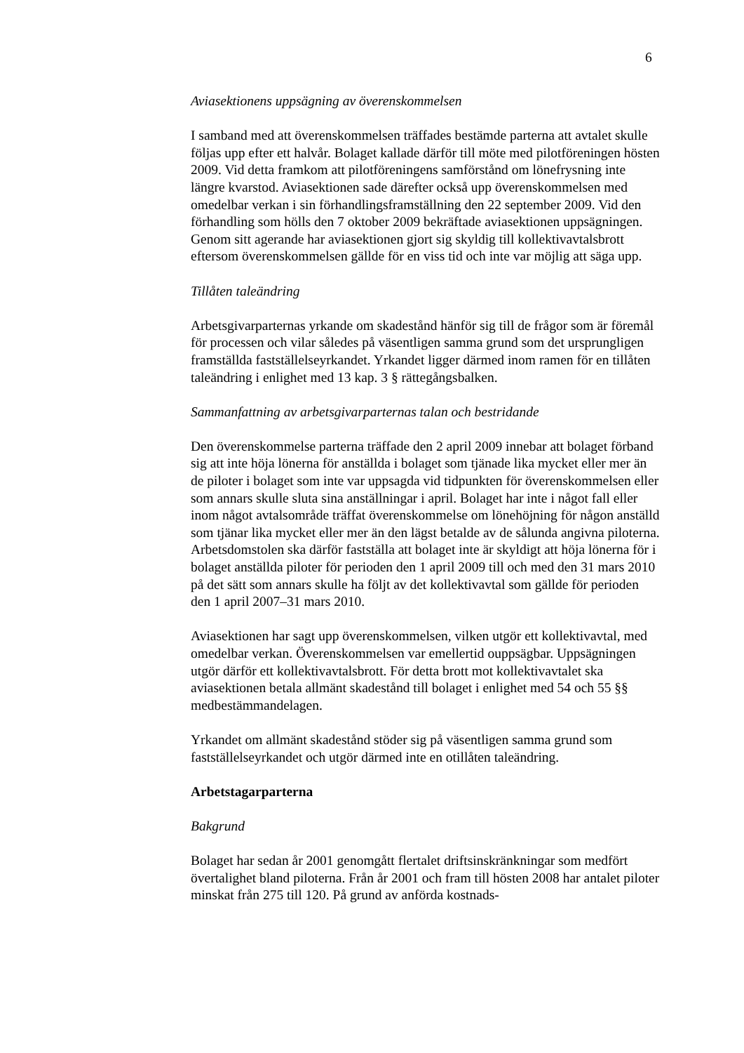6
Aviasektionens uppsägning av överenskommelsen
I samband med att överenskommelsen träffades bestämde parterna att avtalet skulle följas upp efter ett halvår. Bolaget kallade därför till möte med pilot­föreningen hösten 2009. Vid detta framkom att pilotföreningens samförstånd om lönefrysning inte längre kvarstod. Aviasektionen sade därefter också upp överenskommelsen med omedelbar verkan i sin förhandlingsframställning den 22 september 2009. Vid den förhandling som hölls den 7 oktober 2009 bekräftade aviasektionen uppsägningen. Genom sitt agerande har aviasek­tionen gjort sig skyldig till kollektivavtalsbrott eftersom överenskommelsen gällde för en viss tid och inte var möjlig att säga upp.
Tillåten taleändring
Arbetsgivarparternas yrkande om skadestånd hänför sig till de frågor som är föremål för processen och vilar således på väsentligen samma grund som det ursprungligen framställda fastställelseyrkandet. Yrkandet ligger därmed inom ramen för en tillåten taleändring i enlighet med 13 kap. 3 § rättegångs­balken.
Sammanfattning av arbetsgivarparternas talan och bestridande
Den överenskommelse parterna träffade den 2 april 2009 innebar att bolaget förband sig att inte höja lönerna för anställda i bolaget som tjänade lika mycket eller mer än de piloter i bolaget som inte var uppsagda vid tidpunkten för överenskommelsen eller som annars skulle sluta sina anställningar i april. Bolaget har inte i något fall eller inom något avtalsområde träffat överens­kommelse om lönehöjning för någon anställd som tjänar lika mycket eller mer än den lägst betalde av de sålunda angivna piloterna. Arbetsdomstolen ska därför fastställa att bolaget inte är skyldigt att höja lönerna för i bolaget anställda piloter för perioden den 1 april 2009 till och med den 31 mars 2010 på det sätt som annars skulle ha följt av det kollektivavtal som gällde för perioden den 1 april 2007–31 mars 2010.
Aviasektionen har sagt upp överenskommelsen, vilken utgör ett kollektiv­avtal, med omedelbar verkan. Överenskommelsen var emellertid ouppsägbar. Uppsägningen utgör därför ett kollektivavtalsbrott. För detta brott mot kollektivavtalet ska aviasektionen betala allmänt skadestånd till bolaget i enlighet med 54 och 55 §§ medbestämmandelagen.
Yrkandet om allmänt skadestånd stöder sig på väsentligen samma grund som fastställelseyrkandet och utgör därmed inte en otillåten taleändring.
Arbetstagarparterna
Bakgrund
Bolaget har sedan år 2001 genomgått flertalet driftsinskränkningar som medfört övertalighet bland piloterna. Från år 2001 och fram till hösten 2008 har antalet piloter minskat från 275 till 120. På grund av anförda kostnads-